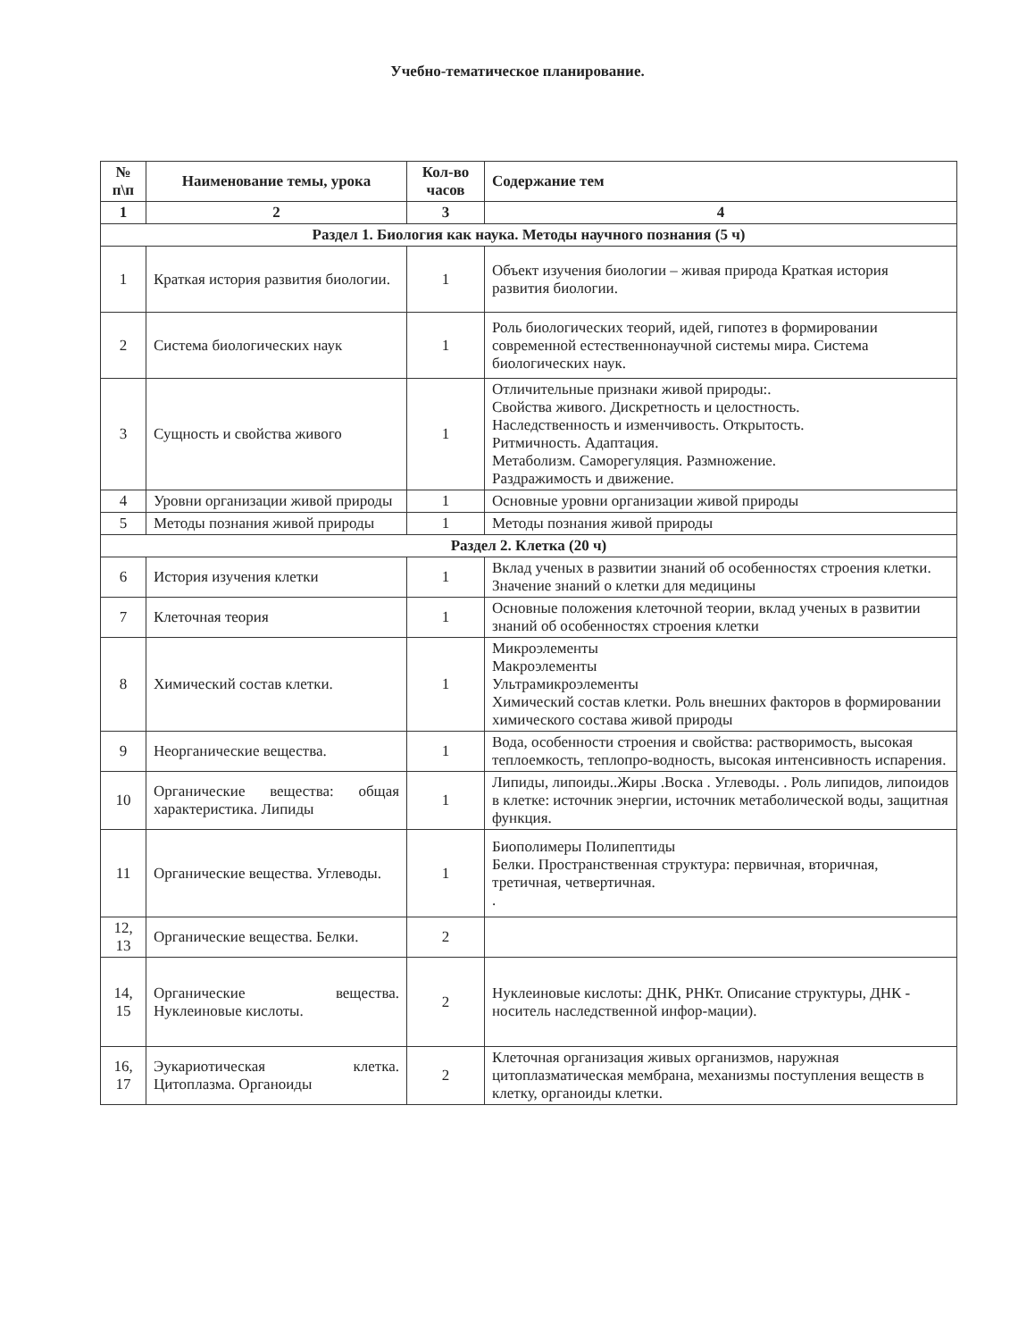Учебно-тематическое планирование.
| № п\п | Наименование темы, урока | Кол-во часов | Содержание тем |
| --- | --- | --- | --- |
| 1 | 2 | 3 | 4 |
| Раздел 1. Биология как наука. Методы научного познания (5 ч) | | | |
| 1 | Краткая история развития биологии. | 1 | Объект изучения биологии – живая природа Краткая история развития биологии. |
| 2 | Система биологических наук | 1 | Роль биологических теорий, идей, гипотез в формировании современной естественнонаучной системы мира. Система биологических наук. |
| 3 | Сущность и свойства живого | 1 | Отличительные признаки живой природы:. Свойства живого. Дискретность и целостность. Наследственность и изменчивость. Открытость. Ритмичность. Адаптация. Метаболизм. Саморегуляция. Размножение. Раздражимость и движение. |
| 4 | Уровни организации живой природы | 1 | Основные уровни организации живой природы |
| 5 | Методы познания живой природы | 1 | Методы познания живой природы |
| Раздел 2. Клетка (20 ч) | | | |
| 6 | История изучения клетки | 1 | Вклад ученых в развитии знаний об особенностях строения клетки. Значение знаний о клетки для медицины |
| 7 | Клеточная теория | 1 | Основные положения клеточной теории, вклад ученых в развитии знаний об особенностях строения клетки |
| 8 | Химический состав клетки. | 1 | Микроэлементы Макроэлементы Ультрамикроэлементы Химический состав клетки. Роль внешних факторов в формировании химического состава живой природы |
| 9 | Неорганические вещества. | 1 | Вода, особенности строения и свойства: растворимость, высокая теплоемкость, теплопро-водность, высокая интенсивность испарения. |
| 10 | Органические вещества: общая характеристика. Липиды | 1 | Липиды, липоиды..Жиры .Воска . Углеводы. . Роль липидов, липоидов в клетке: источник энергии, источник метаболической воды, защитная функция. |
| 11 | Органические вещества. Углеводы. | 1 | Биополимеры Полипептиды Белки. Пространственная структура: первичная, вторичная, третичная, четвертичная. . |
| 12, 13 | Органические вещества. Белки. | 2 | |
| 14, 15 | Органические вещества. Нуклеиновые кислоты. | 2 | Нуклеиновые кислоты: ДНК, РНКт. Описание структуры, ДНК - носитель наследственной инфор-мации). |
| 16, 17 | Эукариотическая клетка. Цитоплазма. Органоиды | 2 | Клеточная организация живых организмов, наружная цитоплазматическая мембрана, механизмы поступления веществ в клетку, органоиды клетки. |